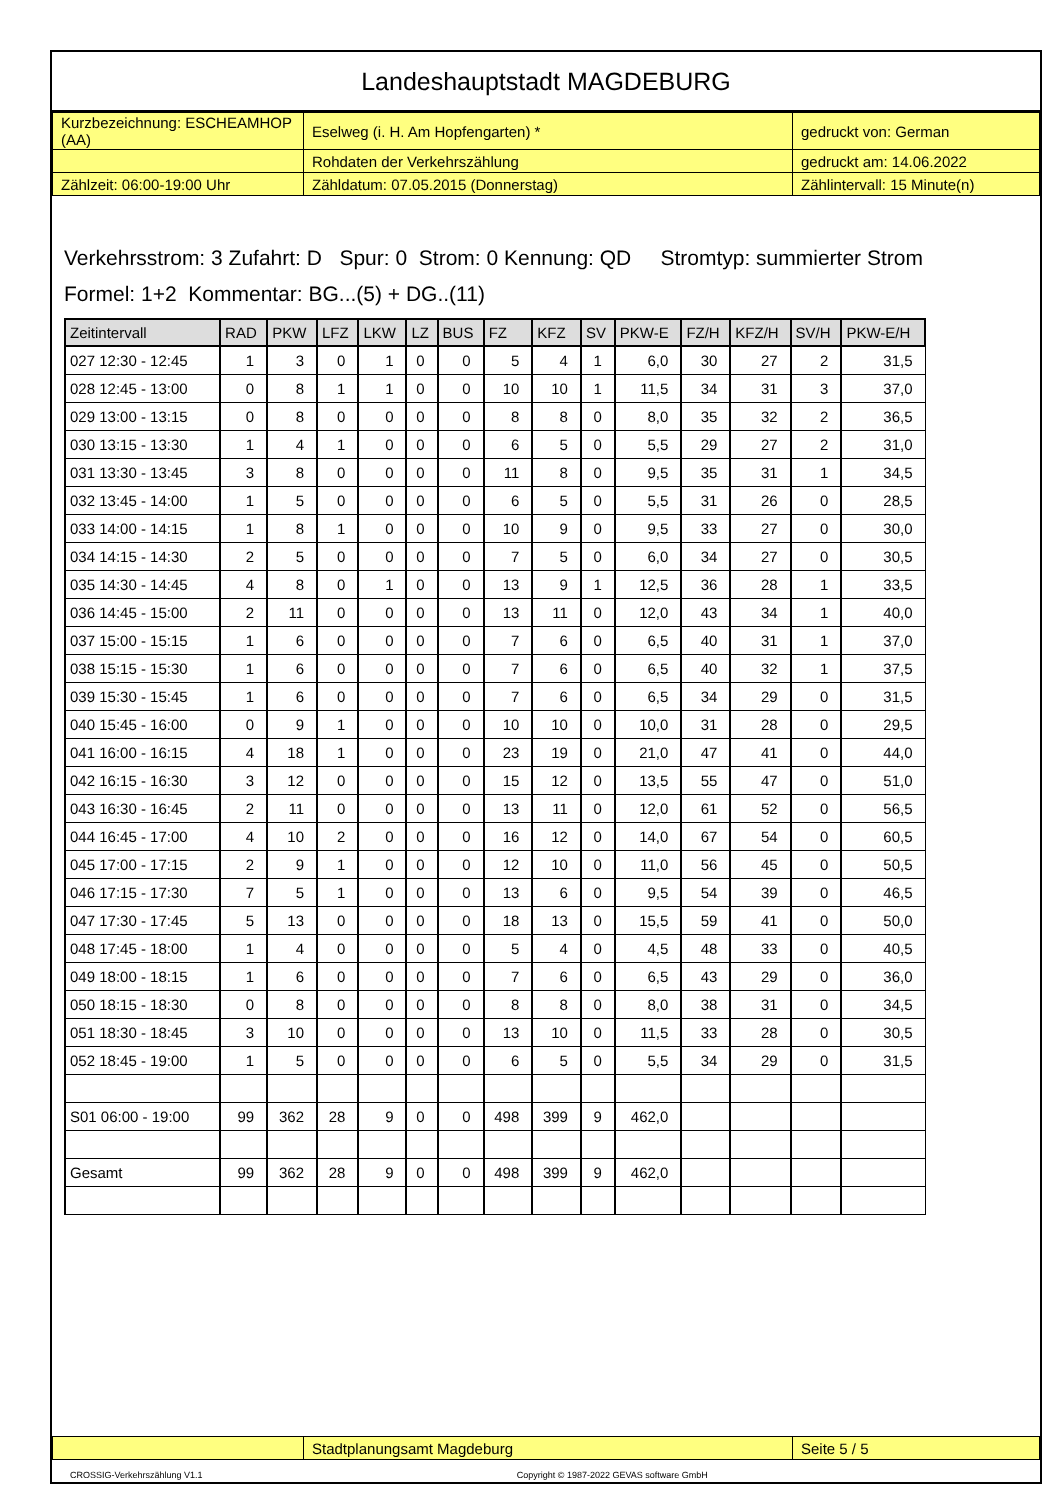Landeshauptstadt MAGDEBURG
| Kurzbezeichnung: ESCHEAMHOP (AA) | Eselweg (i. H. Am Hopfengarten) * | gedruckt von: German |
| | Rohdaten der Verkehrszählung | gedruckt am: 14.06.2022 |
| Zählzeit: 06:00-19:00 Uhr | Zähldatum: 07.05.2015 (Donnerstag) | Zählintervall: 15 Minute(n) |
Verkehrsstrom: 3 Zufahrt: D Spur: 0 Strom: 0 Kennung: QD Stromtyp: summierter Strom
Formel: 1+2 Kommentar: BG...(5) + DG..(11)
| Zeitintervall | RAD | PKW | LFZ | LKW | LZ | BUS | FZ | KFZ | SV | PKW-E | FZ/H | KFZ/H | SV/H | PKW-E/H |
| --- | --- | --- | --- | --- | --- | --- | --- | --- | --- | --- | --- | --- | --- | --- |
| 027 12:30 - 12:45 | 1 | 3 | 0 | 1 | 0 | 0 | 5 | 4 | 1 | 6,0 | 30 | 27 | 2 | 31,5 |
| 028 12:45 - 13:00 | 0 | 8 | 1 | 1 | 0 | 0 | 10 | 10 | 1 | 11,5 | 34 | 31 | 3 | 37,0 |
| 029 13:00 - 13:15 | 0 | 8 | 0 | 0 | 0 | 0 | 8 | 8 | 0 | 8,0 | 35 | 32 | 2 | 36,5 |
| 030 13:15 - 13:30 | 1 | 4 | 1 | 0 | 0 | 0 | 6 | 5 | 0 | 5,5 | 29 | 27 | 2 | 31,0 |
| 031 13:30 - 13:45 | 3 | 8 | 0 | 0 | 0 | 0 | 11 | 8 | 0 | 9,5 | 35 | 31 | 1 | 34,5 |
| 032 13:45 - 14:00 | 1 | 5 | 0 | 0 | 0 | 0 | 6 | 5 | 0 | 5,5 | 31 | 26 | 0 | 28,5 |
| 033 14:00 - 14:15 | 1 | 8 | 1 | 0 | 0 | 0 | 10 | 9 | 0 | 9,5 | 33 | 27 | 0 | 30,0 |
| 034 14:15 - 14:30 | 2 | 5 | 0 | 0 | 0 | 0 | 7 | 5 | 0 | 6,0 | 34 | 27 | 0 | 30,5 |
| 035 14:30 - 14:45 | 4 | 8 | 0 | 1 | 0 | 0 | 13 | 9 | 1 | 12,5 | 36 | 28 | 1 | 33,5 |
| 036 14:45 - 15:00 | 2 | 11 | 0 | 0 | 0 | 0 | 13 | 11 | 0 | 12,0 | 43 | 34 | 1 | 40,0 |
| 037 15:00 - 15:15 | 1 | 6 | 0 | 0 | 0 | 0 | 7 | 6 | 0 | 6,5 | 40 | 31 | 1 | 37,0 |
| 038 15:15 - 15:30 | 1 | 6 | 0 | 0 | 0 | 0 | 7 | 6 | 0 | 6,5 | 40 | 32 | 1 | 37,5 |
| 039 15:30 - 15:45 | 1 | 6 | 0 | 0 | 0 | 0 | 7 | 6 | 0 | 6,5 | 34 | 29 | 0 | 31,5 |
| 040 15:45 - 16:00 | 0 | 9 | 1 | 0 | 0 | 0 | 10 | 10 | 0 | 10,0 | 31 | 28 | 0 | 29,5 |
| 041 16:00 - 16:15 | 4 | 18 | 1 | 0 | 0 | 0 | 23 | 19 | 0 | 21,0 | 47 | 41 | 0 | 44,0 |
| 042 16:15 - 16:30 | 3 | 12 | 0 | 0 | 0 | 0 | 15 | 12 | 0 | 13,5 | 55 | 47 | 0 | 51,0 |
| 043 16:30 - 16:45 | 2 | 11 | 0 | 0 | 0 | 0 | 13 | 11 | 0 | 12,0 | 61 | 52 | 0 | 56,5 |
| 044 16:45 - 17:00 | 4 | 10 | 2 | 0 | 0 | 0 | 16 | 12 | 0 | 14,0 | 67 | 54 | 0 | 60,5 |
| 045 17:00 - 17:15 | 2 | 9 | 1 | 0 | 0 | 0 | 12 | 10 | 0 | 11,0 | 56 | 45 | 0 | 50,5 |
| 046 17:15 - 17:30 | 7 | 5 | 1 | 0 | 0 | 0 | 13 | 6 | 0 | 9,5 | 54 | 39 | 0 | 46,5 |
| 047 17:30 - 17:45 | 5 | 13 | 0 | 0 | 0 | 0 | 18 | 13 | 0 | 15,5 | 59 | 41 | 0 | 50,0 |
| 048 17:45 - 18:00 | 1 | 4 | 0 | 0 | 0 | 0 | 5 | 4 | 0 | 4,5 | 48 | 33 | 0 | 40,5 |
| 049 18:00 - 18:15 | 1 | 6 | 0 | 0 | 0 | 0 | 7 | 6 | 0 | 6,5 | 43 | 29 | 0 | 36,0 |
| 050 18:15 - 18:30 | 0 | 8 | 0 | 0 | 0 | 0 | 8 | 8 | 0 | 8,0 | 38 | 31 | 0 | 34,5 |
| 051 18:30 - 18:45 | 3 | 10 | 0 | 0 | 0 | 0 | 13 | 10 | 0 | 11,5 | 33 | 28 | 0 | 30,5 |
| 052 18:45 - 19:00 | 1 | 5 | 0 | 0 | 0 | 0 | 6 | 5 | 0 | 5,5 | 34 | 29 | 0 | 31,5 |
| S01 06:00 - 19:00 | 99 | 362 | 28 | 9 | 0 | 0 | 498 | 399 | 9 | 462,0 | | | | |
| Gesamt | 99 | 362 | 28 | 9 | 0 | 0 | 498 | 399 | 9 | 462,0 | | | | |
| | Stadtplanungsamt Magdeburg | Seite 5 / 5 |
CROSSIG-Verkehrszählung V1.1 Copyright © 1987-2022 GEVAS software GmbH